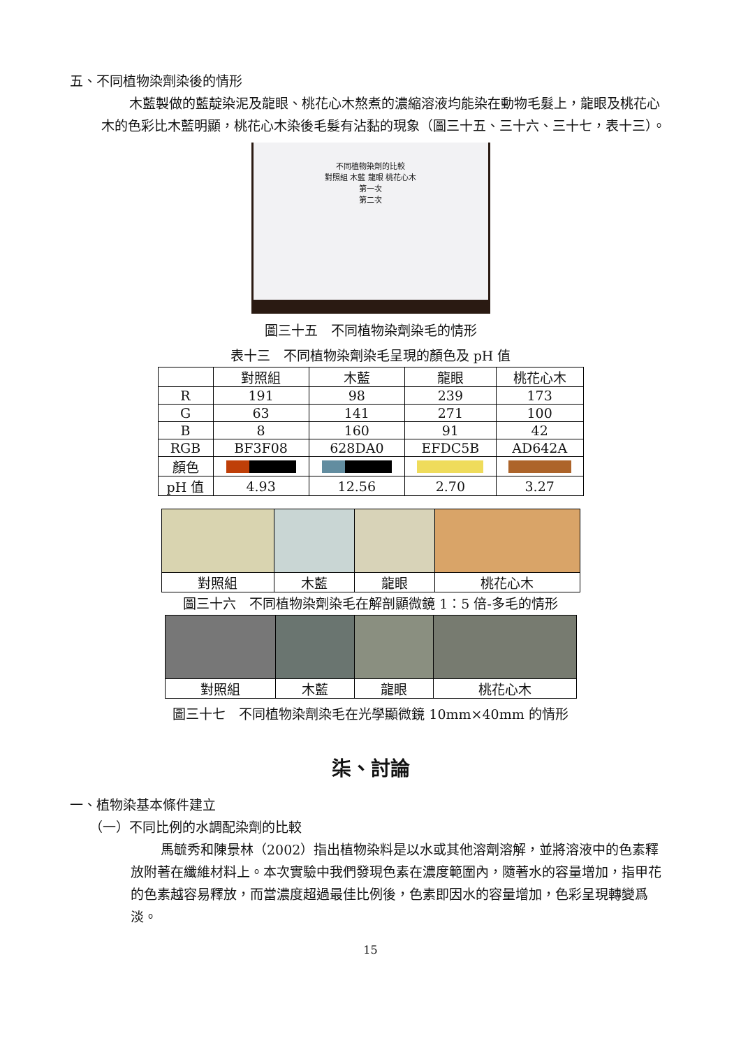五、不同植物染劑染後的情形
木藍製做的藍靛染泥及龍眼、桃花心木熬煮的濃縮溶液均能染在動物毛髮上，龍眼及桃花心木的色彩比木藍明顯，桃花心木染後毛髮有沾黏的現象（圖三十五、三十六、三十七，表十三）。
不同植物染劑的比較
對照組 木藍 龍眼 桃花心木
第一次
第二次
圖三十五　不同植物染劑染毛的情形
表十三　不同植物染劑染毛呈現的顏色及 pH 值
| | 對照組 | 木藍 | 龍眼 | 桃花心木 |
| --- | --- | --- | --- | --- |
| R | 191 | 98 | 239 | 173 |
| G | 63 | 141 | 271 | 100 |
| B | 8 | 160 | 91 | 42 |
| RGB | BF3F08 | 628DA0 | EFDC5B | AD642A |
| 顏色 | | | | |
| pH 值 | 4.93 | 12.56 | 2.70 | 3.27 |
| 對照組 | 木藍 | 龍眼 | 桃花心木 |
圖三十六　不同植物染劑染毛在解剖顯微鏡 1：5 倍-多毛的情形
| 對照組 | 木藍 | 龍眼 | 桃花心木 |
圖三十七　不同植物染劑染毛在光學顯微鏡 10mm×40mm 的情形
柒、討論
一、植物染基本條件建立
（一）不同比例的水調配染劑的比較
馬毓秀和陳景林（2002）指出植物染料是以水或其他溶劑溶解，並將溶液中的色素釋放附著在纖維材料上。本次實驗中我們發現色素在濃度範圍內，隨著水的容量增加，指甲花的色素越容易釋放，而當濃度超過最佳比例後，色素即因水的容量增加，色彩呈現轉變爲淡。
15